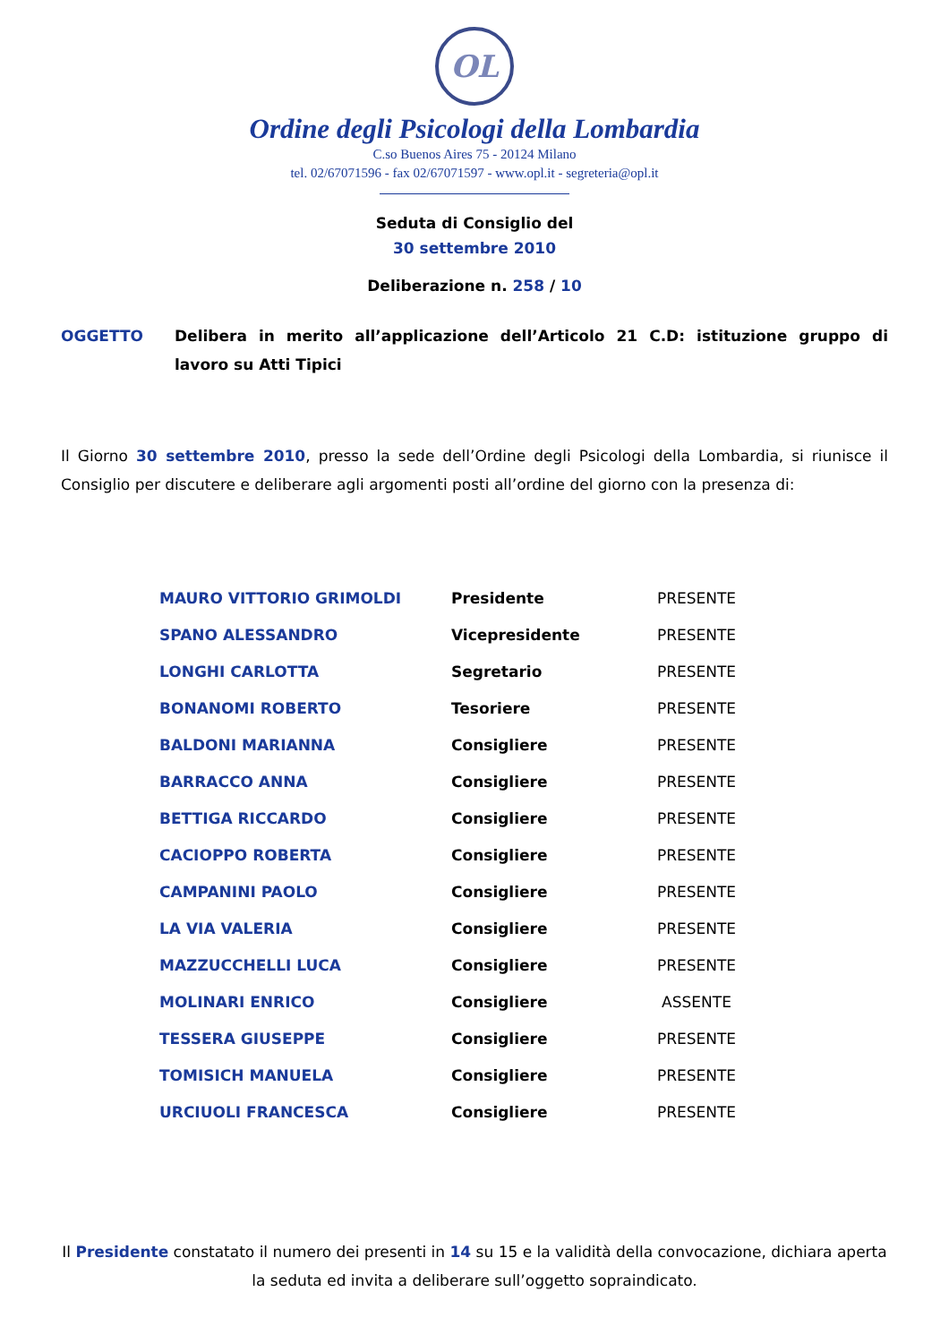OL
Ordine degli Psicologi della Lombardia
C.so Buenos Aires 75 - 20124 Milano
tel. 02/67071596 - fax 02/67071597 - www.opl.it - segreteria@opl.it
Seduta di Consiglio del
30 settembre 2010
Deliberazione n. 258 / 10
OGGETTO Delibera in merito all’applicazione dell’Articolo 21 C.D: istituzione gruppo di lavoro su Atti Tipici
Il Giorno 30 settembre 2010, presso la sede dell’Ordine degli Psicologi della Lombardia, si riunisce il Consiglio per discutere e deliberare agli argomenti posti all’ordine del giorno con la presenza di:
| MAURO VITTORIO GRIMOLDI | Presidente | PRESENTE |
| SPANO ALESSANDRO | Vicepresidente | PRESENTE |
| LONGHI CARLOTTA | Segretario | PRESENTE |
| BONANOMI ROBERTO | Tesoriere | PRESENTE |
| BALDONI MARIANNA | Consigliere | PRESENTE |
| BARRACCO ANNA | Consigliere | PRESENTE |
| BETTIGA RICCARDO | Consigliere | PRESENTE |
| CACIOPPO ROBERTA | Consigliere | PRESENTE |
| CAMPANINI PAOLO | Consigliere | PRESENTE |
| LA VIA VALERIA | Consigliere | PRESENTE |
| MAZZUCCHELLI LUCA | Consigliere | PRESENTE |
| MOLINARI ENRICO | Consigliere | ASSENTE |
| TESSERA GIUSEPPE | Consigliere | PRESENTE |
| TOMISICH MANUELA | Consigliere | PRESENTE |
| URCIUOLI FRANCESCA | Consigliere | PRESENTE |
Il Presidente constatato il numero dei presenti in 14 su 15 e la validità della convocazione, dichiara aperta la seduta ed invita a deliberare sull’oggetto sopraindicato.